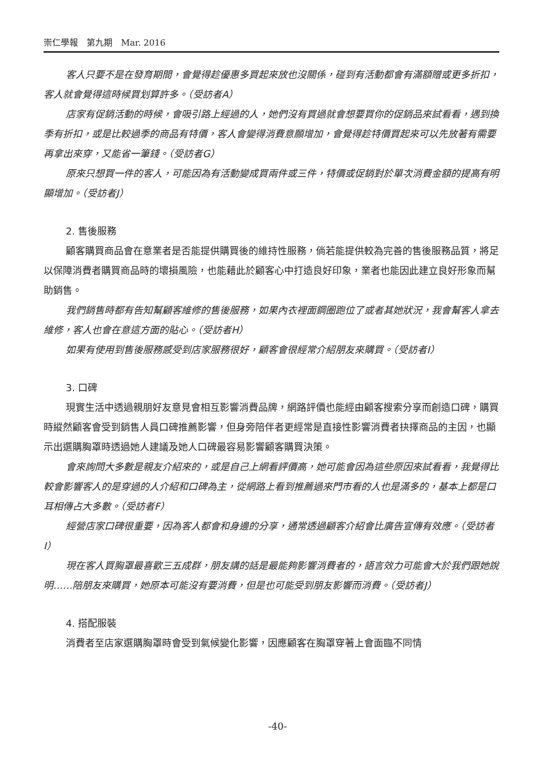崇仁學報　第九期　Mar. 2016
客人只要不是在發育期間，會覺得趁優惠多買起來放也沒關係，碰到有活動都會有滿額贈或更多折扣，客人就會覺得這時候買划算許多。（受訪者A）
店家有促銷活動的時候，會吸引路上經過的人，她們沒有買過就會想要買你的促銷品來試看看，遇到換季有折扣，或是比較過季的商品有特價，客人會變得消費意願增加，會覺得趁特價買起來可以先放著有需要再拿出來穿，又能省一筆錢。（受訪者G）
原來只想買一件的客人，可能因為有活動變成買兩件或三件，特價或促銷對於單次消費金額的提高有明顯增加。（受訪者J）
2. 售後服務
顧客購買商品會在意業者是否能提供購買後的維持性服務，倘若能提供較為完善的售後服務品質，將足以保障消費者購買商品時的壞損風險，也能藉此於顧客心中打造良好印象，業者也能因此建立良好形象而幫助銷售。
我們銷售時都有告知幫顧客維修的售後服務，如果內衣裡面鋼圈跑位了或者其她狀況，我會幫客人拿去維修，客人也會在意這方面的貼心。（受訪者H）
如果有使用到售後服務感受到店家服務很好，顧客會很經常介紹朋友來購買。（受訪者I）
3. 口碑
現實生活中透過親朋好友意見會相互影響消費品牌，網路評價也能經由顧客搜索分享而創造口碑，購買時縱然顧客會受到銷售人員口碑推薦影響，但身旁陪伴者更經常是直接性影響消費者抉擇商品的主因，也顯示出選購胸罩時透過她人建議及她人口碑最容易影響顧客購買決策。
會來詢問大多數是親友介紹來的，或是自己上網看評價高，她可能會因為這些原因來試看看，我覺得比較會影響客人的是穿過的人介紹和口碑為主，從網路上看到推薦過來門市看的人也是滿多的，基本上都是口耳相傳占大多數。（受訪者F）
經營店家口碑很重要，因為客人都會和身邊的分享，通常透過顧客介紹會比廣告宣傳有效應。（受訪者I）
現在客人買胸罩最喜歡三五成群，朋友講的話是最能夠影響消費者的，語言效力可能會大於我們跟她說明……陪朋友來購買，她原本可能沒有要消費，但是也可能受到朋友影響而消費。（受訪者J）
4. 搭配服裝
消費者至店家選購胸罩時會受到氣候變化影響，因應顧客在胸罩穿著上會面臨不同情
-40-